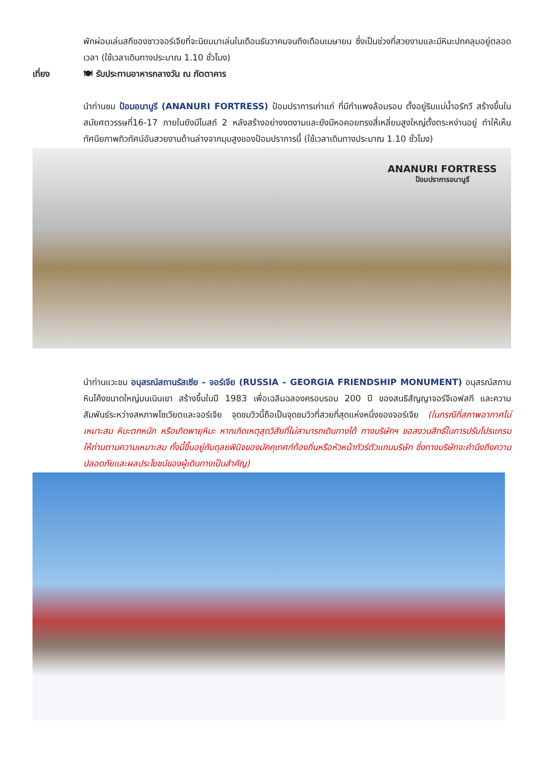พักผ่อนเล่นสกีของชาวจอร์เจียที่จะนิยมมาเล่นในเดือนธันวาคมจนถึงเดือนเมษายน ซึ่งเป็นช่วงที่สวยงามและมีหิมะปกคลุมอยู่ตลอดเวลา (ใช้เวลาเดินทางประมาณ 1.10 ชั่วโมง)
เที่ยง 🍽 รับประทานอาหารกลางวัน ณ ภัตตาคาร
นำท่านชม ป้อมอนานูรี (ANANURI FORTRESS) ป้อมปราการเก่าแก่ ที่มีกำแพงล้อมรอบ ตั้งอยู่ริมแม่น้ำอรักวี สร้างขึ้นในสมัยศตวรรษที่16-17 ภายในยังมีโบสถ์ 2 หลังสร้างอย่างงดงามและยังมีหอคอยทรงสี่เหลี่ยมสูงใหญ่ตั้งตระหง่านอยู่ ทำให้เห็นทัศนียภาพทิวทัศน์อันสวยงามด้านล่างจากมุมสูงของป้อมปราการนี้ (ใช้เวลาเดินทางประมาณ 1.10 ชั่วโมง)
ANANURI FORTRESS
ป้อมปราการอนานูรี
นำท่านแวะชม อนุสรณ์สถานรัสเซีย – จอร์เจีย (RUSSIA – GEORGIA FRIENDSHIP MONUMENT) อนุสรณ์สถานหินโค้งขนาดใหญ่บนเนินเขา สร้างขึ้นในปี 1983 เพื่อเฉลิมฉลองครอบรอบ 200 ปี ของสนธิสัญญาจอร์จีเอฟสกี และความสัมพันธ์ระหว่างสหภาพโซเวียตและจอร์เจีย จุดชมวิวนี้ถือเป็นจุดชมวิวที่สวยที่สุดแห่งหนึ่งของจอร์เจีย (ในกรณีที่สภาพอากาศไม่เหมาะสม หิมะตกหนัก หรือเกิดพายุหิมะ หากเกิดเหตุสุดวิสัยที่ไม่สามารถเดินทางได้ ทางบริษัทฯ ขอสงวนสิทธิ์ในการปรับโปรแกรมให้ท่านตามความเหมาะสม ทั้งนี้ขึ้นอยู่กับดุลยพินิจของมัคคุเทศก์ท้องถิ่นหรือหัวหน้าทัวร์ตัวแทนบริษัท ซึ่งทางบริษัทจะคำนึงถึงความปลอดภัยและผลประโยชน์ของผู้เดินทางเป็นสำคัญ)